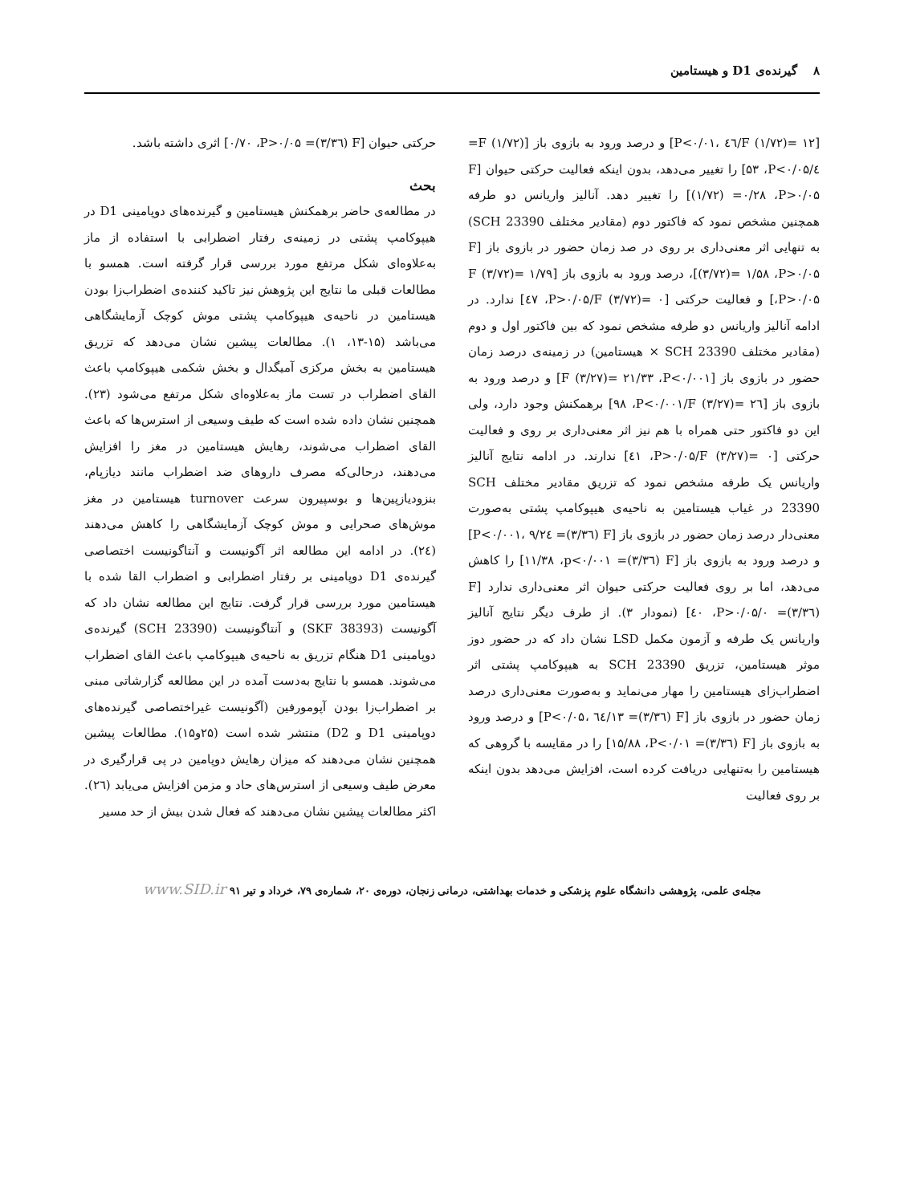۸ گیرنده‌ی D1 و هیستامین
[F (۱/۷۲)= ۱۲/٤٦ ،P<۰/۰۱] و درصد ورود به بازوی باز [F (۱/۷۲)= ٤/۵۳ ،P<۰/۰۵] را تغییر می‌دهد، بدون اینکه فعالیت حرکتی حیوان [F (۱/۷۲) =۰/۲۸ ،P>۰/۰۵] را تغییر دهد. آنالیز واریانس دو طرفه همچنین مشخص نمود که فاکتور دوم (مقادیر مختلف SCH 23390) به تنهایی اثر معنی‌داری بر روی در صد زمان حضور در بازوی باز [F (۳/۷۲)= ۱/۵۸ ،P>۰/۰۵]، درصد ورود به بازوی باز [F (۳/۷۲)= ۱/۷۹ ،P>۰/۰۵] و فعالیت حرکتی [F (۳/۷۲)= ۰/٤۷ ،P>۰/۰۵] ندارد. در ادامه آنالیز واریانس دو طرفه مشخص نمود که بین فاکتور اول و دوم (مقادیر مختلف SCH 23390 × هیستامین) در زمینه‌ی درصد زمان حضور در بازوی باز [F (۳/۲۷)= ۲۱/۳۳ ،P<۰/۰۰۱] و درصد ورود به بازوی باز [F (۳/۲۷)= ۲٦/۹۸ ،P<۰/۰۰۱] برهمکنش وجود دارد، ولی این دو فاکتور حتی همراه با هم نیز اثر معنی‌داری بر روی و فعالیت حرکتی [F (۳/۲۷)= ۰/٤۱ ،P>۰/۰۵] ندارند. در ادامه نتایج آنالیز واریانس یک طرفه مشخص نمود که تزریق مقادیر مختلف SCH 23390 در غیاب هیستامین به ناحیه‌ی هیپوکامپ پشتی به‌صورت معنی‌دار درصد زمان حضور در بازوی باز [F (۳/۳٦)= ۹/۲٤ ،P<۰/۰۰۱] و درصد ورود به بازوی باز [F (۳/۳٦)= ۱۱/۳۸ ،p<۰/۰۰۱] را کاهش می‌دهد، اما بر روی فعالیت حرکتی حیوان اثر معنی‌داری ندارد [F (۳/۳٦)= ۰/٤۰ ،P>۰/۰۵] (نمودار ۳). از طرف دیگر نتایج آنالیز واریانس یک طرفه و آزمون مکمل LSD نشان داد که در حضور دوز موثر هیستامین، تزریق SCH 23390 به هیپوکامپ پشتی اثر اضطراب‌زای هیستامین را مهار می‌نماید و به‌صورت معنی‌داری درصد زمان حضور در بازوی باز [F (۳/۳٦)= ۱۳/٦٤ ،P<۰/۰۵] و درصد ورود به بازوی باز [F (۳/۳٦)= ۱۵/۸۸ ،P<۰/۰۱] را در مقایسه با گروهی که هیستامین را به‌تنهایی دریافت کرده است، افزایش می‌دهد بدون اینکه بر روی فعالیت
حرکتی حیوان [F (۳/۳٦)= ۰/۷۰ ،P>۰/۰۵] اثری داشته باشد.
بحث
در مطالعه‌ی حاضر برهمکنش هیستامین و گیرنده‌های دوپامینی D1 در هیپوکامپ پشتی در زمینه‌ی رفتار اضطرابی با استفاده از ماز به‌علاوه‌ای شکل مرتفع مورد بررسی قرار گرفته است. همسو با مطالعات قبلی ما نتایج این پژوهش نیز تاکید کننده‌ی اضطراب‌زا بودن هیستامین در ناحیه‌ی هیپوکامپ پشتی موش کوچک آزمایشگاهی می‌باشد (۱۵-۱۳، ۱). مطالعات پیشین نشان می‌دهد که تزریق هیستامین به بخش مرکزی آمیگدال و بخش شکمی هیپوکامپ باعث القای اضطراب در تست ماز به‌علاوه‌ای شکل مرتفع می‌شود (۲۳). همچنین نشان داده شده است که طیف وسیعی از استرس‌ها که باعث القای اضطراب می‌شوند، رهایش هیستامین در مغز را افزایش می‌دهند، درحالی‌که مصرف داروهای ضد اضطراب مانند دیازپام، بنزودیازپین‌ها و بوسپیرون سرعت turnover هیستامین در مغز موش‌های صحرایی و موش کوچک آزمایشگاهی را کاهش می‌دهند (۲٤). در ادامه این مطالعه اثر آگونیست و آنتاگونیست اختصاصی گیرنده‌ی D1 دوپامینی بر رفتار اضطرابی و اضطراب القا شده با هیستامین مورد بررسی قرار گرفت. نتایج این مطالعه نشان داد که آگونیست (SKF 38393) و آنتاگونیست (SCH 23390) گیرنده‌ی دوپامینی D1 هنگام تزریق به ناحیه‌ی هیپوکامپ باعث القای اضطراب می‌شوند. همسو با نتایج به‌دست آمده در این مطالعه گزارشاتی مبنی بر اضطراب‌زا بودن آپومورفین (آگونیست غیراختصاصی گیرنده‌های دوپامینی D1 و D2) منتشر شده است (۲۵و۱۵). مطالعات پیشین همچنین نشان می‌دهند که میزان رهایش دوپامین در پی قرارگیری در معرض طیف وسیعی از استرس‌های حاد و مزمن افزایش می‌یابد (۲٦). اکثر مطالعات پیشین نشان می‌دهند که فعال شدن بیش از حد مسیر
مجله‌ی علمی، پژوهشی دانشگاه علوم پزشکی و خدمات بهداشتی، درمانی زنجان، دوره‌ی ۲۰، شماره‌ی ۷۹، خرداد و تیر ۹۱ www.SID.ir